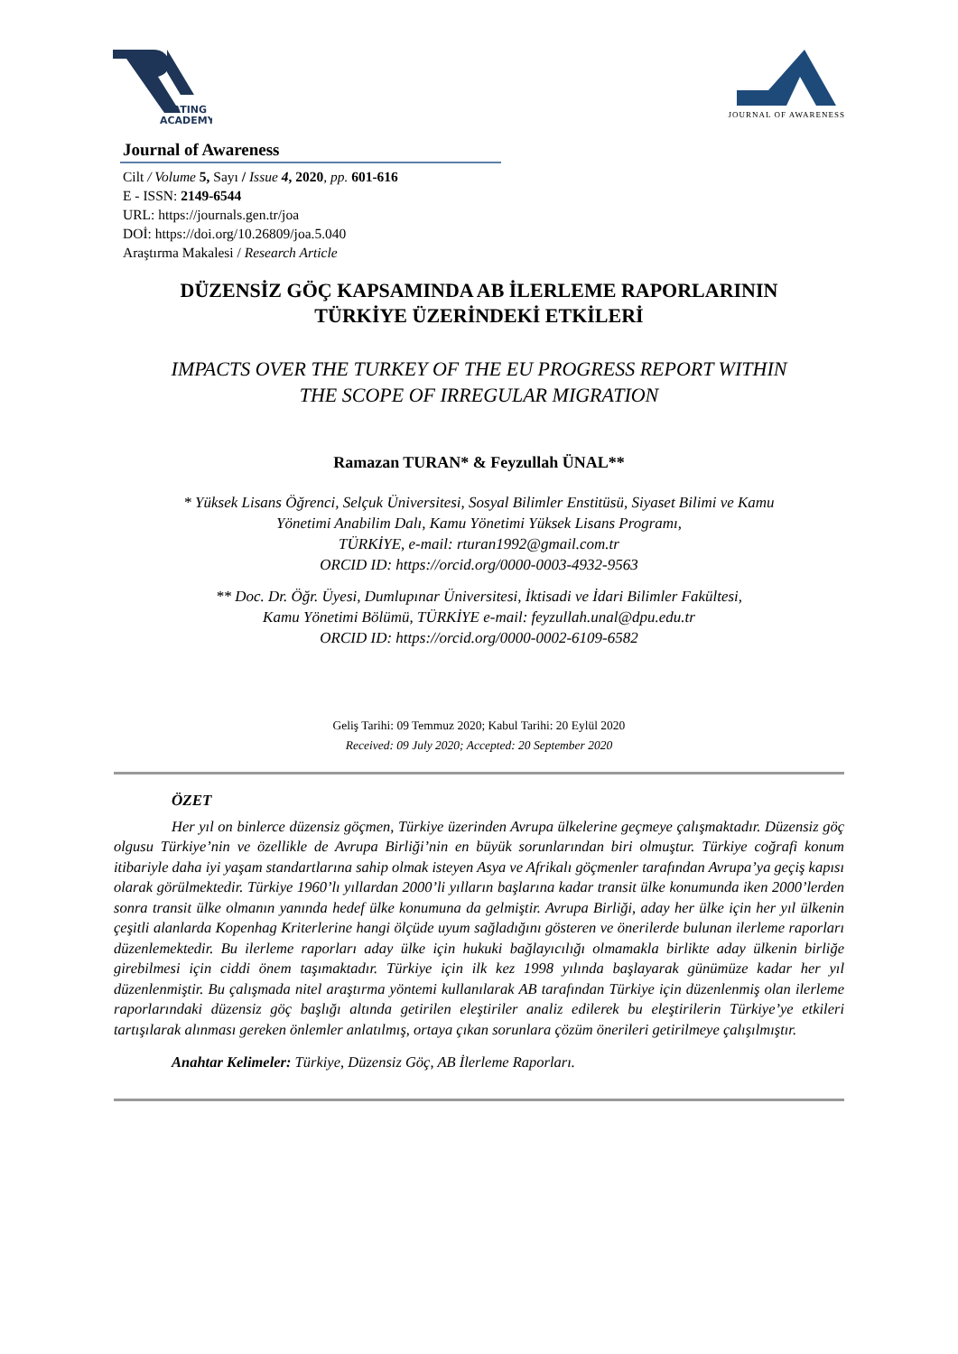RATING
ACADEMY
JOURNAL OF AWARENESS
Journal of Awareness
Cilt / Volume 5, Sayı / Issue 4, 2020, pp. 601-616
E - ISSN: 2149-6544
URL: https://journals.gen.tr/joa
DOİ: https://doi.org/10.26809/joa.5.040
Araştırma Makalesi / Research Article
DÜZENSİZ GÖÇ KAPSAMINDA AB İLERLEME RAPORLARININ
TÜRKİYE ÜZERİNDEKİ ETKİLERİ
IMPACTS OVER THE TURKEY OF THE EU PROGRESS REPORT WITHIN
THE SCOPE OF IRREGULAR MIGRATION
Ramazan TURAN* & Feyzullah ÜNAL**
* Yüksek Lisans Öğrenci, Selçuk Üniversitesi, Sosyal Bilimler Enstitüsü, Siyaset Bilimi ve Kamu
Yönetimi Anabilim Dalı, Kamu Yönetimi Yüksek Lisans Programı,
TÜRKİYE, e-mail: rturan1992@gmail.com.tr
ORCID ID: https://orcid.org/0000-0003-4932-9563
** Doc. Dr. Öğr. Üyesi, Dumlupınar Üniversitesi, İktisadi ve İdari Bilimler Fakültesi,
Kamu Yönetimi Bölümü, TÜRKİYE e-mail: feyzullah.unal@dpu.edu.tr
ORCID ID: https://orcid.org/0000-0002-6109-6582
Geliş Tarihi: 09 Temmuz 2020; Kabul Tarihi: 20 Eylül 2020
Received: 09 July 2020; Accepted: 20 September 2020
ÖZET
Her yıl on binlerce düzensiz göçmen, Türkiye üzerinden Avrupa ülkelerine geçmeye çalışmaktadır. Düzensiz göç olgusu Türkiye’nin ve özellikle de Avrupa Birliği’nin en büyük sorunlarından biri olmuştur. Türkiye coğrafi konum itibariyle daha iyi yaşam standartlarına sahip olmak isteyen Asya ve Afrikalı göçmenler tarafından Avrupa’ya geçiş kapısı olarak görülmektedir. Türkiye 1960’lı yıllardan 2000’li yılların başlarına kadar transit ülke konumunda iken 2000’lerden sonra transit ülke olmanın yanında hedef ülke konumuna da gelmiştir. Avrupa Birliği, aday her ülke için her yıl ülkenin çeşitli alanlarda Kopenhag Kriterlerine hangi ölçüde uyum sağladığını gösteren ve önerilerde bulunan ilerleme raporları düzenlemektedir. Bu ilerleme raporları aday ülke için hukuki bağlayıcılığı olmamakla birlikte aday ülkenin birliğe girebilmesi için ciddi önem taşımaktadır. Türkiye için ilk kez 1998 yılında başlayarak günümüze kadar her yıl düzenlenmiştir. Bu çalışmada nitel araştırma yöntemi kullanılarak AB tarafından Türkiye için düzenlenmiş olan ilerleme raporlarındaki düzensiz göç başlığı altında getirilen eleştiriler analiz edilerek bu eleştirilerin Türkiye’ye etkileri tartışılarak alınması gereken önlemler anlatılmış, ortaya çıkan sorunlara çözüm önerileri getirilmeye çalışılmıştır.
Anahtar Kelimeler: Türkiye, Düzensiz Göç, AB İlerleme Raporları.